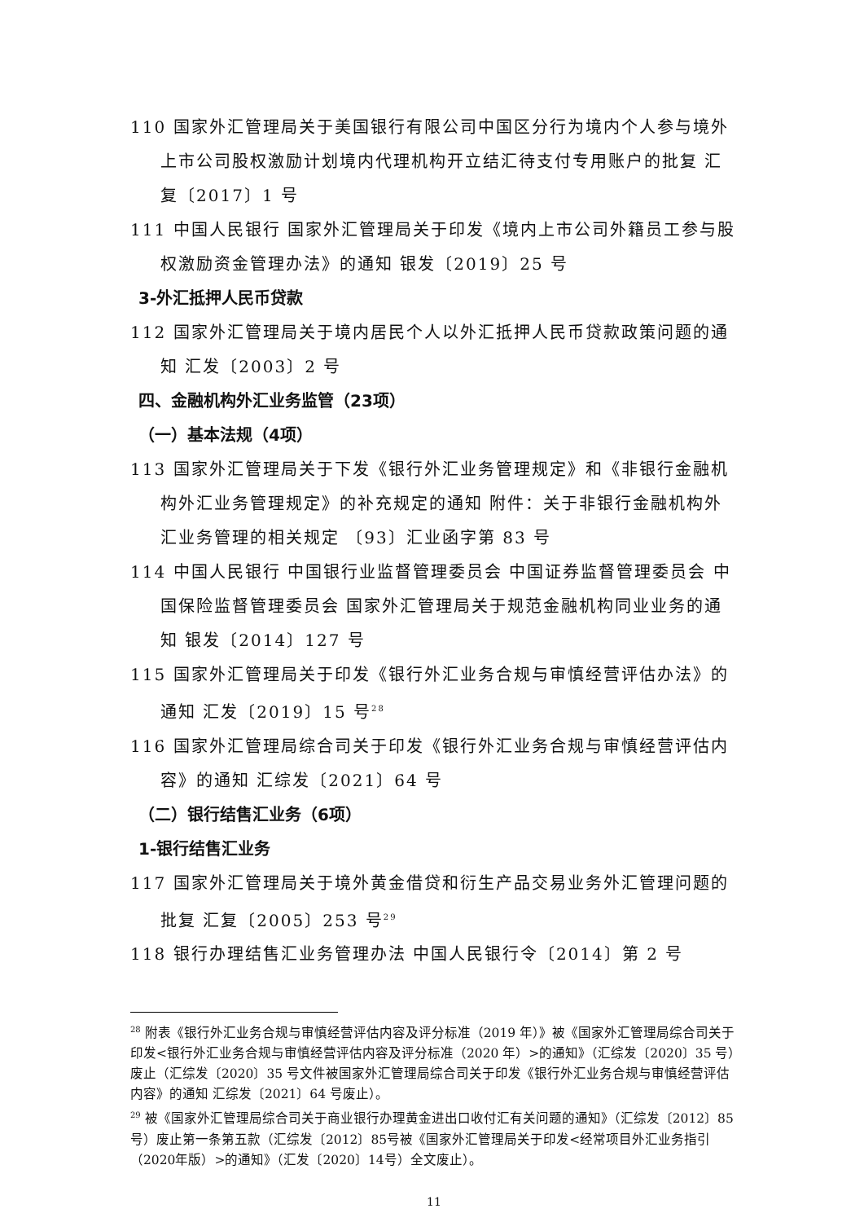110 国家外汇管理局关于美国银行有限公司中国区分行为境内个人参与境外上市公司股权激励计划境内代理机构开立结汇待支付专用账户的批复 汇复〔2017〕1 号
111 中国人民银行 国家外汇管理局关于印发《境内上市公司外籍员工参与股权激励资金管理办法》的通知 银发〔2019〕25 号
3-外汇抵押人民币贷款
112 国家外汇管理局关于境内居民个人以外汇抵押人民币贷款政策问题的通知 汇发〔2003〕2 号
四、金融机构外汇业务监管（23项）
（一）基本法规（4项）
113 国家外汇管理局关于下发《银行外汇业务管理规定》和《非银行金融机构外汇业务管理规定》的补充规定的通知 附件：关于非银行金融机构外汇业务管理的相关规定 〔93〕汇业函字第 83 号
114 中国人民银行 中国银行业监督管理委员会 中国证券监督管理委员会 中国保险监督管理委员会 国家外汇管理局关于规范金融机构同业业务的通知 银发〔2014〕127 号
115 国家外汇管理局关于印发《银行外汇业务合规与审慎经营评估办法》的通知 汇发〔2019〕15 号<sup>28</sup>
116 国家外汇管理局综合司关于印发《银行外汇业务合规与审慎经营评估内容》的通知 汇综发〔2021〕64 号
（二）银行结售汇业务（6项）
1-银行结售汇业务
117 国家外汇管理局关于境外黄金借贷和衍生产品交易业务外汇管理问题的批复 汇复〔2005〕253 号<sup>29</sup>
118 银行办理结售汇业务管理办法 中国人民银行令〔2014〕第 2 号
<sup>28</sup> 附表《银行外汇业务合规与审慎经营评估内容及评分标准（2019 年）》被《国家外汇管理局综合司关于印发<银行外汇业务合规与审慎经营评估内容及评分标准（2020 年）>的通知》（汇综发〔2020〕35 号）废止（汇综发〔2020〕35 号文件被国家外汇管理局综合司关于印发《银行外汇业务合规与审慎经营评估内容》的通知 汇综发〔2021〕64 号废止）。
<sup>29</sup> 被《国家外汇管理局综合司关于商业银行办理黄金进出口收付汇有关问题的通知》（汇综发〔2012〕85号）废止第一条第五款（汇综发〔2012〕85号被《国家外汇管理局关于印发<经常项目外汇业务指引（2020年版）>的通知》（汇发〔2020〕14号）全文废止）。
11